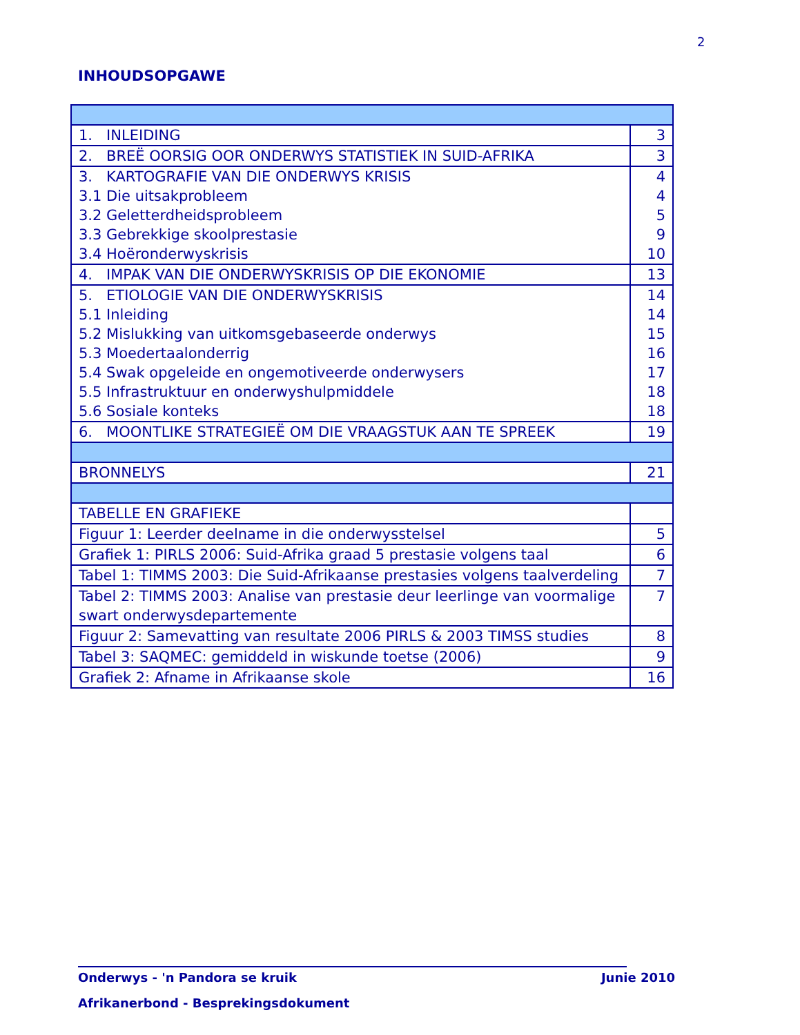2
INHOUDSOPGAWE
| 1. INLEIDING | 3 |
| 2. BREË OORSIG OOR ONDERWYS STATISTIEK IN SUID-AFRIKA | 3 |
| 3. KARTOGRAFIE VAN DIE ONDERWYS KRISIS 3.1 Die uitsakprobleem 3.2 Geletterdheidsprobleem 3.3 Gebrekkige skoolprestasie 3.4 Hoëronderwyskrisis | 4 4 5 9 10 |
| 4. IMPAK VAN DIE ONDERWYSKRISIS OP DIE EKONOMIE | 13 |
| 5. ETIOLOGIE VAN DIE ONDERWYSKRISIS 5.1 Inleiding 5.2 Mislukking van uitkomsgebaseerde onderwys 5.3 Moedertaalonderrig 5.4 Swak opgeleide en ongemotiveerde onderwysers 5.5 Infrastruktuur en onderwyshulpmiddele 5.6 Sosiale konteks | 14 14 15 16 17 18 18 |
| 6. MOONTLIKE STRATEGIEË OM DIE VRAAGSTUK AAN TE SPREEK | 19 |
| BRONNELYS | 21 |
| TABELLE EN GRAFIEKE | |
| Figuur 1: Leerder deelname in die onderwysstelsel | 5 |
| Grafiek 1: PIRLS 2006: Suid-Afrika graad 5 prestasie volgens taal | 6 |
| Tabel 1: TIMMS 2003: Die Suid-Afrikaanse prestasies volgens taalverdeling | 7 |
| Tabel 2: TIMMS 2003: Analise van prestasie deur leerlinge van voormalige swart onderwysdepartemente | 7 |
| Figuur 2: Samevatting van resultate 2006 PIRLS & 2003 TIMSS studies | 8 |
| Tabel 3: SAQMEC: gemiddeld in wiskunde toetse (2006) | 9 |
| Grafiek 2: Afname in Afrikaanse skole | 16 |
Onderwys - 'n Pandora se kruik Junie 2010
Afrikanerbond - Besprekingsdokument